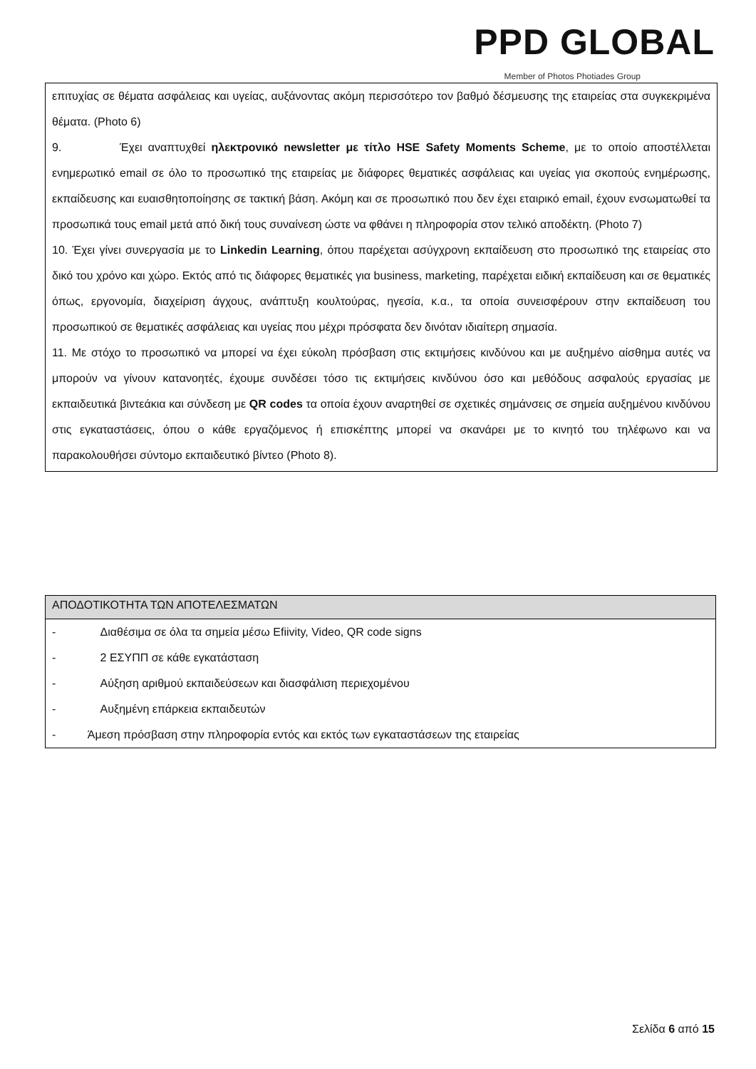PPD GLOBAL
Member of Photos Photiades Group
επιτυχίας σε θέματα ασφάλειας και υγείας, αυξάνοντας ακόμη περισσότερο τον βαθμό δέσμευσης της εταιρείας στα συγκεκριμένα θέματα. (Photo 6)
9. Έχει αναπτυχθεί ηλεκτρονικό newsletter με τίτλο HSE Safety Moments Scheme, με το οποίο αποστέλλεται ενημερωτικό email σε όλο το προσωπικό της εταιρείας με διάφορες θεματικές ασφάλειας και υγείας για σκοπούς ενημέρωσης, εκπαίδευσης και ευαισθητοποίησης σε τακτική βάση. Ακόμη και σε προσωπικό που δεν έχει εταιρικό email, έχουν ενσωματωθεί τα προσωπικά τους email μετά από δική τους συναίνεση ώστε να φθάνει η πληροφορία στον τελικό αποδέκτη. (Photo 7)
10. Έχει γίνει συνεργασία με το Linkedin Learning, όπου παρέχεται ασύγχρονη εκπαίδευση στο προσωπικό της εταιρείας στο δικό του χρόνο και χώρο. Εκτός από τις διάφορες θεματικές για business, marketing, παρέχεται ειδική εκπαίδευση και σε θεματικές όπως, εργονομία, διαχείριση άγχους, ανάπτυξη κουλτούρας, ηγεσία, κ.α., τα οποία συνεισφέρουν στην εκπαίδευση του προσωπικού σε θεματικές ασφάλειας και υγείας που μέχρι πρόσφατα δεν δινόταν ιδιαίτερη σημασία.
11. Με στόχο το προσωπικό να μπορεί να έχει εύκολη πρόσβαση στις εκτιμήσεις κινδύνου και με αυξημένο αίσθημα αυτές να μπορούν να γίνουν κατανοητές, έχουμε συνδέσει τόσο τις εκτιμήσεις κινδύνου όσο και μεθόδους ασφαλούς εργασίας με εκπαιδευτικά βιντεάκια και σύνδεση με QR codes τα οποία έχουν αναρτηθεί σε σχετικές σημάνσεις σε σημεία αυξημένου κινδύνου στις εγκαταστάσεις, όπου ο κάθε εργαζόμενος ή επισκέπτης μπορεί να σκανάρει με το κινητό του τηλέφωνο και να παρακολουθήσει σύντομο εκπαιδευτικό βίντεο (Photo 8).
| ΑΠΟΔΟΤΙΚΟΤΗΤΑ ΤΩΝ ΑΠΟΤΕΛΕΣΜΑΤΩΝ |
| --- |
| - Διαθέσιμα σε όλα τα σημεία μέσω Efiivity, Video, QR code signs - 2 ΕΣΥΠΠ σε κάθε εγκατάσταση - Αύξηση αριθμού εκπαιδεύσεων και διασφάλιση περιεχομένου - Αυξημένη επάρκεια εκπαιδευτών - Άμεση πρόσβαση στην πληροφορία εντός και εκτός των εγκαταστάσεων της εταιρείας |
Σελίδα 6 από 15